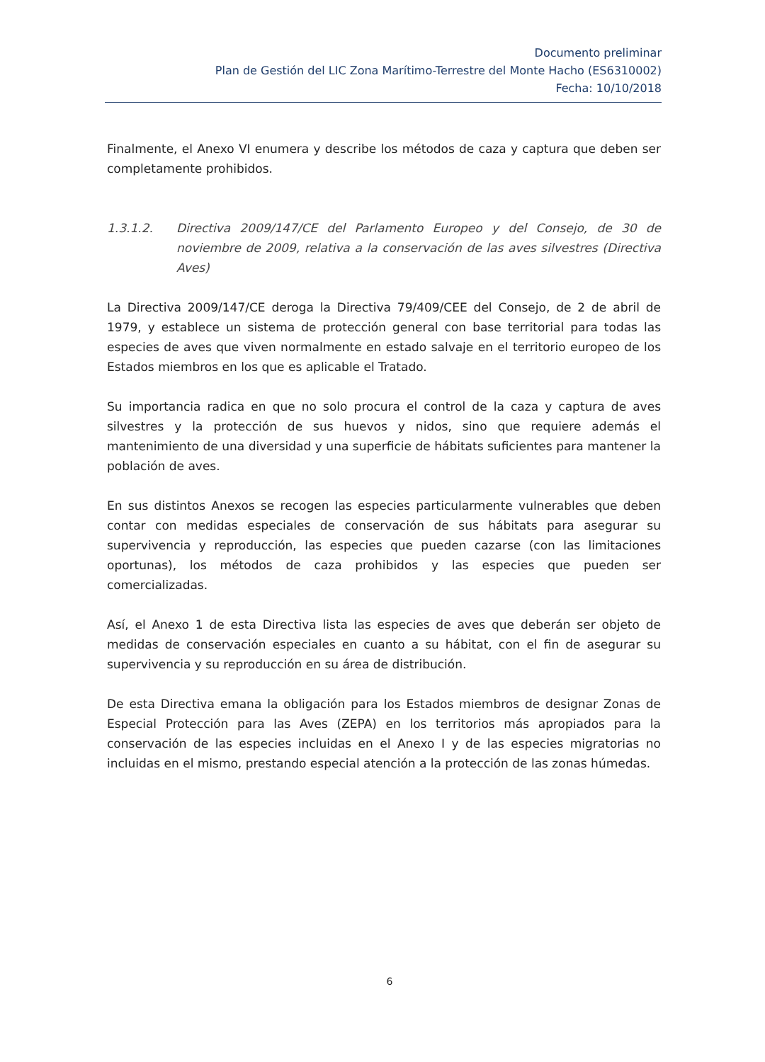Documento preliminar
Plan de Gestión del LIC Zona Marítimo-Terrestre del Monte Hacho (ES6310002)
Fecha: 10/10/2018
Finalmente, el Anexo VI enumera y describe los métodos de caza y captura que deben ser completamente prohibidos.
1.3.1.2. Directiva 2009/147/CE del Parlamento Europeo y del Consejo, de 30 de noviembre de 2009, relativa a la conservación de las aves silvestres (Directiva Aves)
La Directiva 2009/147/CE deroga la Directiva 79/409/CEE del Consejo, de 2 de abril de 1979, y establece un sistema de protección general con base territorial para todas las especies de aves que viven normalmente en estado salvaje en el territorio europeo de los Estados miembros en los que es aplicable el Tratado.
Su importancia radica en que no solo procura el control de la caza y captura de aves silvestres y la protección de sus huevos y nidos, sino que requiere además el mantenimiento de una diversidad y una superficie de hábitats suficientes para mantener la población de aves.
En sus distintos Anexos se recogen las especies particularmente vulnerables que deben contar con medidas especiales de conservación de sus hábitats para asegurar su supervivencia y reproducción, las especies que pueden cazarse (con las limitaciones oportunas), los métodos de caza prohibidos y las especies que pueden ser comercializadas.
Así, el Anexo 1 de esta Directiva lista las especies de aves que deberán ser objeto de medidas de conservación especiales en cuanto a su hábitat, con el fin de asegurar su supervivencia y su reproducción en su área de distribución.
De esta Directiva emana la obligación para los Estados miembros de designar Zonas de Especial Protección para las Aves (ZEPA) en los territorios más apropiados para la conservación de las especies incluidas en el Anexo I y de las especies migratorias no incluidas en el mismo, prestando especial atención a la protección de las zonas húmedas.
6